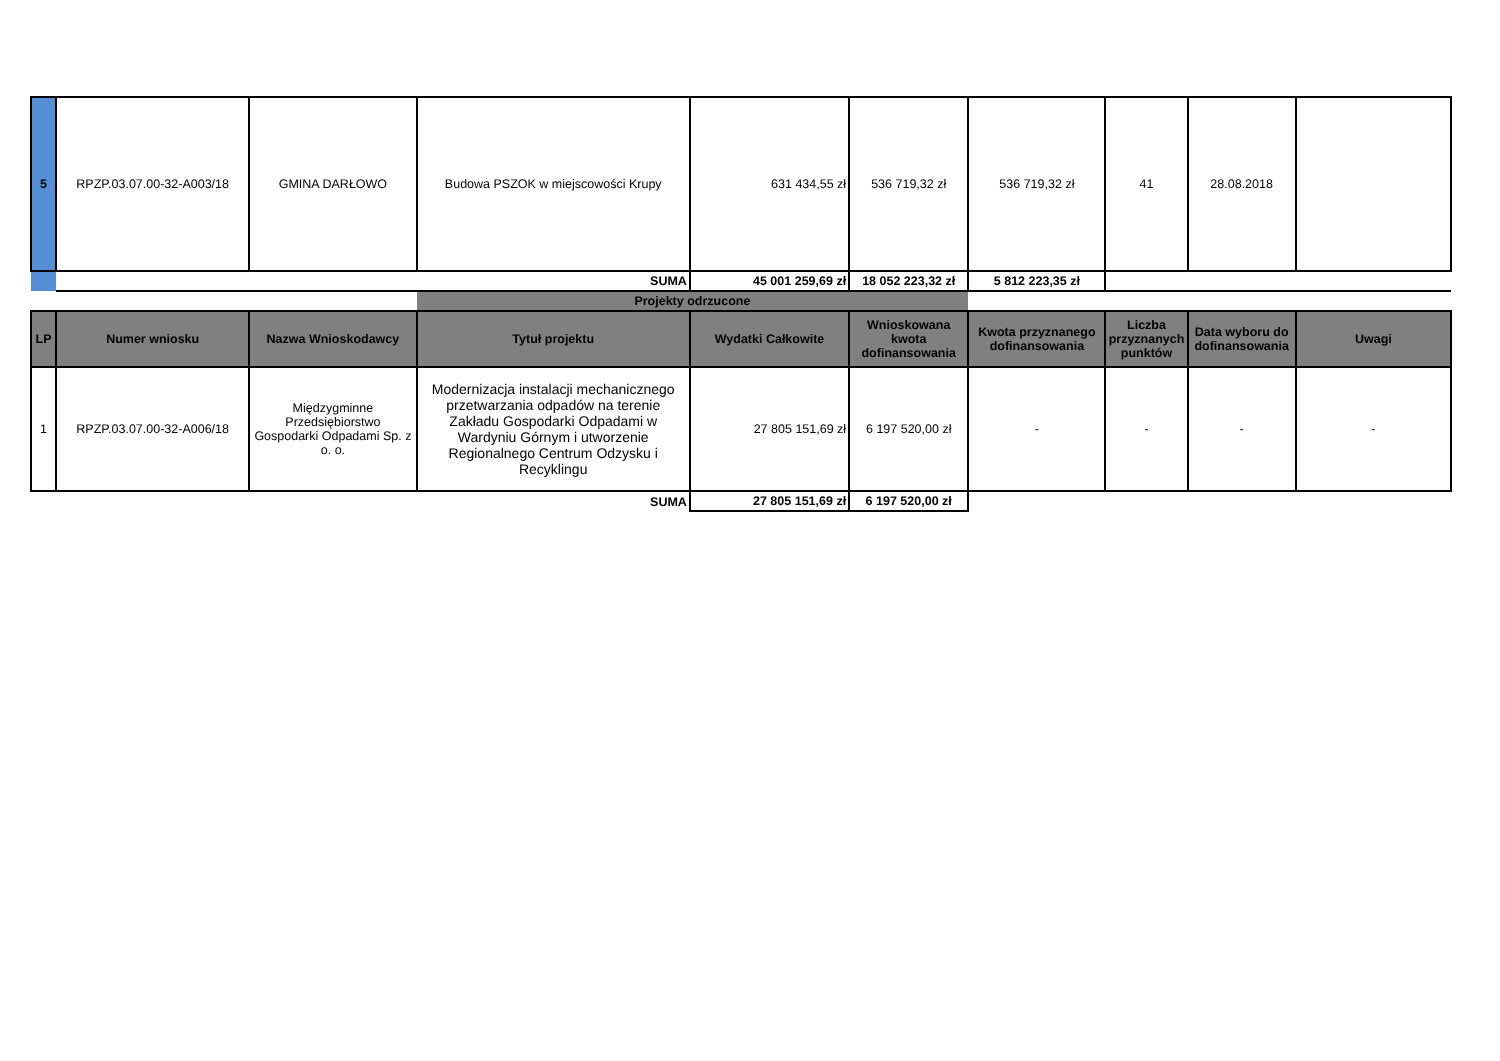| 5 | RPZP.03.07.00-32-A003/18 | GMINA DARŁOWO | Budowa PSZOK w miejscowości Krupy | 631 434,55 zł | 536 719,32 zł | 536 719,32 zł | 41 | 28.08.2018 | |
| | SUMA | | | 45 001 259,69 zł | 18 052 223,32 zł | 5 812 223,35 zł | | | |
| | | | Projekty odrzucone | | | | | | |
| LP | Numer wniosku | Nazwa Wnioskodawcy | Tytuł projektu | Wydatki Całkowite | Wnioskowana kwota dofinansowania | Kwota przyznanego dofinansowania | Liczba przyznanych punktów | Data wyboru do dofinansowania | Uwagi |
| 1 | RPZP.03.07.00-32-A006/18 | Międzygminne Przedsiębiorstwo Gospodarki Odpadami Sp. z o. o. | Modernizacja instalacji mechanicznego przetwarzania odpadów na terenie Zakładu Gospodarki Odpadami w Wardyniu Górnym i utworzenie Regionalnego Centrum Odzysku i Recyklingu | 27 805 151,69 zł | 6 197 520,00 zł | - | - | - | - |
| SUMA | | | | 27 805 151,69 zł | 6 197 520,00 zł | | | | |